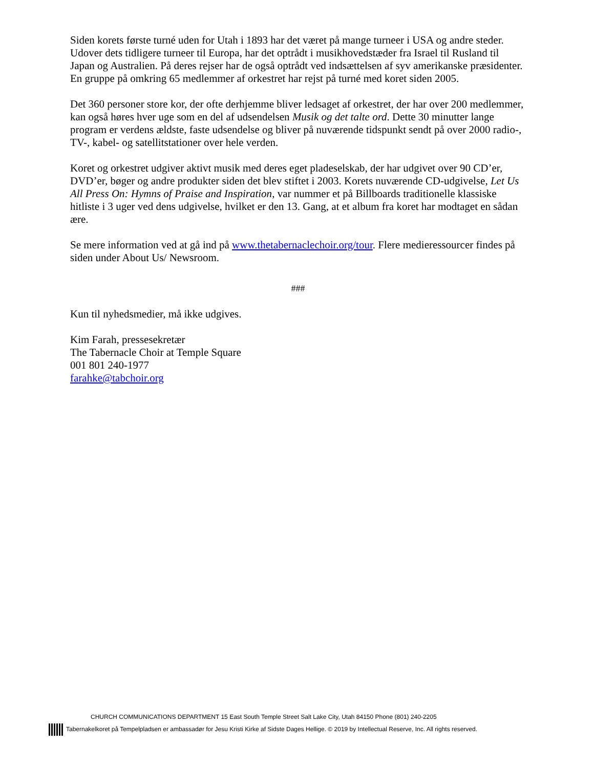Siden korets første turné uden for Utah i 1893 har det været på mange turneer i USA og andre steder. Udover dets tidligere turneer til Europa, har det optrådt i musikhovedstæder fra Israel til Rusland til Japan og Australien. På deres rejser har de også optrådt ved indsættelsen af syv amerikanske præsidenter. En gruppe på omkring 65 medlemmer af orkestret har rejst på turné med koret siden 2005.
Det 360 personer store kor, der ofte derhjemme bliver ledsaget af orkestret, der har over 200 medlemmer, kan også høres hver uge som en del af udsendelsen Musik og det talte ord. Dette 30 minutter lange program er verdens ældste, faste udsendelse og bliver på nuværende tidspunkt sendt på over 2000 radio-, TV-, kabel- og satellitstationer over hele verden.
Koret og orkestret udgiver aktivt musik med deres eget pladeselskab, der har udgivet over 90 CD’er, DVD’er, bøger og andre produkter siden det blev stiftet i 2003. Korets nuværende CD-udgivelse, Let Us All Press On: Hymns of Praise and Inspiration, var nummer et på Billboards traditionelle klassiske hitliste i 3 uger ved dens udgivelse, hvilket er den 13. Gang, at et album fra koret har modtaget en sådan ære.
Se mere information ved at gå ind på www.thetabernaclechoir.org/tour. Flere medieressourcer findes på siden under About Us/ Newsroom.
###
Kun til nyhedsmedier, må ikke udgives.
Kim Farah, pressesekretær
The Tabernacle Choir at Temple Square
001 801 240-1977
farahke@tabchoir.org
CHURCH COMMUNICATIONS DEPARTMENT 15 East South Temple Street Salt Lake City, Utah 84150 Phone (801) 240-2205
Tabernakelkoret på Tempelpladsen er ambassadør for Jesu Kristi Kirke af Sidste Dages Hellige. © 2019 by Intellectual Reserve, Inc. All rights reserved.